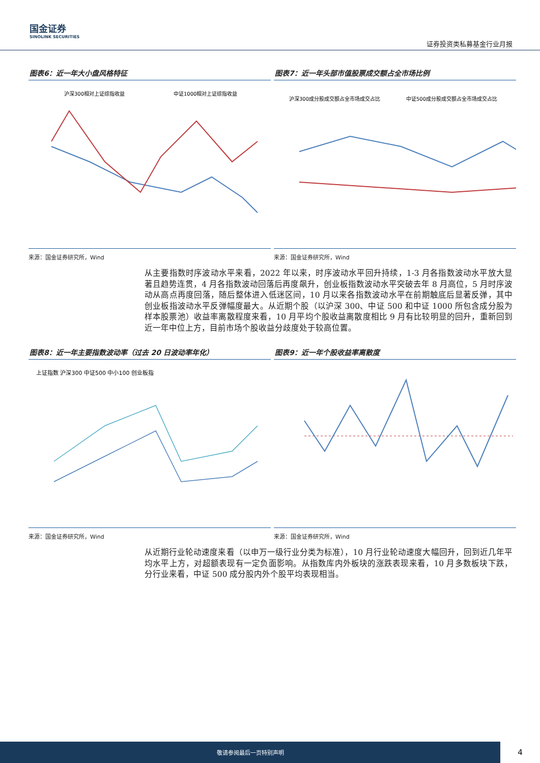国金证券
SINOLINK SECURITIES
证券投资类私募基金行业月报
图表6：近一年大小盘风格特征
沪深300相对上证综指收益
中证1000相对上证综指收益
来源：国金证券研究所，Wind
图表7：近一年头部市值股票成交额占全市场比例
沪深300成分股成交额占全市场成交占比
中证500成分股成交额占全市场成交占比
来源：国金证券研究所，Wind
从主要指数时序波动水平来看，2022 年以来，时序波动水平回升持续，1-3 月各指数波动水平放大显著且趋势连贯，4 月各指数波动回落后再度飙升，创业板指数波动水平突破去年 8 月高位，5 月时序波动从高点再度回落，随后整体进入低迷区间，10 月以来各指数波动水平在前期触底后显著反弹，其中创业板指波动水平反弹幅度最大。从近期个股（以沪深 300、中证 500 和中证 1000 所包含成分股为样本股票池）收益率离散程度来看，10 月平均个股收益离散度相比 9 月有比较明显的回升，重新回到近一年中位上方，目前市场个股收益分歧度处于较高位置。
图表8：近一年主要指数波动率（过去 20 日波动率年化）
上证指数 沪深300 中证500 中小100 创业板指
来源：国金证券研究所，Wind
图表9：近一年个股收益率离散度
来源：国金证券研究所，Wind
从近期行业轮动速度来看（以申万一级行业分类为标准），10 月行业轮动速度大幅回升，回到近几年平均水平上方，对超额表现有一定负面影响。从指数库内外板块的涨跌表现来看，10 月多数板块下跌，分行业来看，中证 500 成分股内外个股平均表现相当。
敬请参阅最后一页特别声明
4